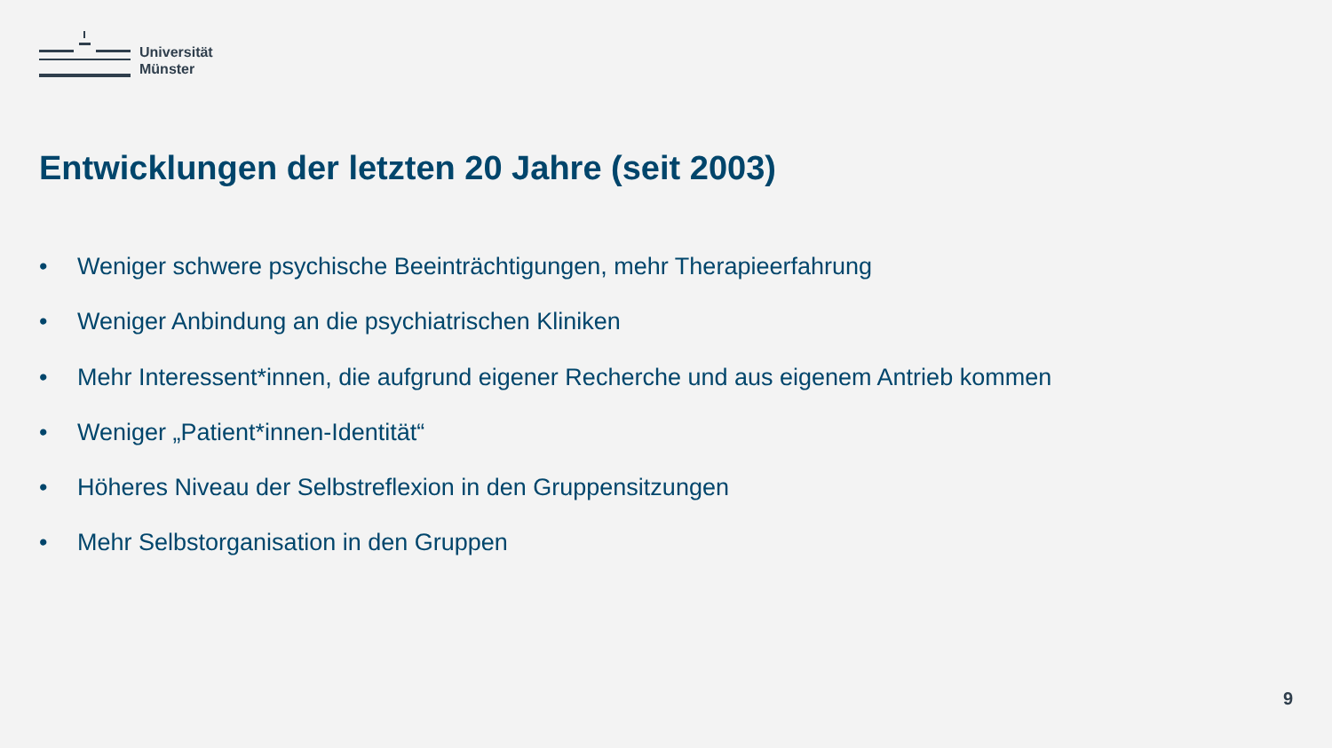Universität
Münster
Entwicklungen der letzten 20 Jahre (seit 2003)
• Weniger schwere psychische Beeinträchtigungen, mehr Therapieerfahrung
• Weniger Anbindung an die psychiatrischen Kliniken
• Mehr Interessent*innen, die aufgrund eigener Recherche und aus eigenem Antrieb kommen
• Weniger „Patient*innen-Identität“
• Höheres Niveau der Selbstreflexion in den Gruppensitzungen
• Mehr Selbstorganisation in den Gruppen
9